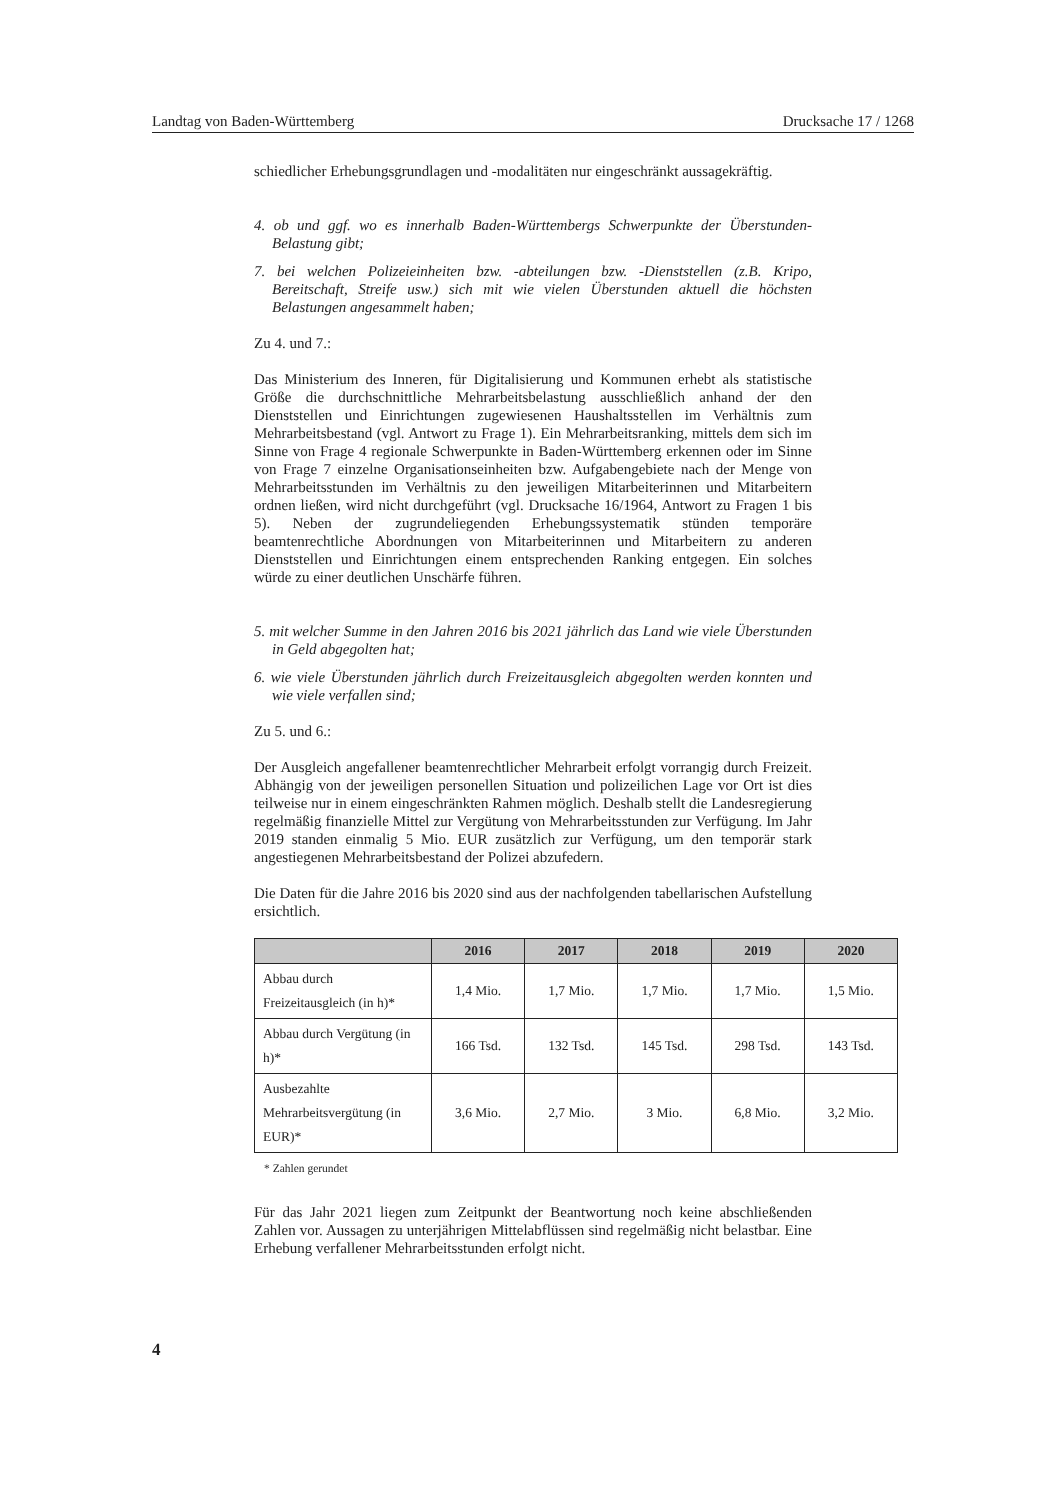Landtag von Baden-Württemberg Drucksache 17 / 1268
schiedlicher Erhebungsgrundlagen und -modalitäten nur eingeschränkt aussagekräftig.
4. ob und ggf. wo es innerhalb Baden-Württembergs Schwerpunkte der Überstunden-Belastung gibt;
7. bei welchen Polizeieinheiten bzw. -abteilungen bzw. -Dienststellen (z.B. Kripo, Bereitschaft, Streife usw.) sich mit wie vielen Überstunden aktuell die höchsten Belastungen angesammelt haben;
Zu 4. und 7.:
Das Ministerium des Inneren, für Digitalisierung und Kommunen erhebt als statistische Größe die durchschnittliche Mehrarbeitsbelastung ausschließlich anhand der den Dienststellen und Einrichtungen zugewiesenen Haushaltsstellen im Verhältnis zum Mehrarbeitsbestand (vgl. Antwort zu Frage 1). Ein Mehrarbeitsranking, mittels dem sich im Sinne von Frage 4 regionale Schwerpunkte in Baden-Württemberg erkennen oder im Sinne von Frage 7 einzelne Organisationseinheiten bzw. Aufgabengebiete nach der Menge von Mehrarbeitsstunden im Verhältnis zu den jeweiligen Mitarbeiterinnen und Mitarbeitern ordnen ließen, wird nicht durchgeführt (vgl. Drucksache 16/1964, Antwort zu Fragen 1 bis 5). Neben der zugrundeliegenden Erhebungssystematik stünden temporäre beamtenrechtliche Abordnungen von Mitarbeiterinnen und Mitarbeitern zu anderen Dienststellen und Einrichtungen einem entsprechenden Ranking entgegen. Ein solches würde zu einer deutlichen Unschärfe führen.
5. mit welcher Summe in den Jahren 2016 bis 2021 jährlich das Land wie viele Überstunden in Geld abgegolten hat;
6. wie viele Überstunden jährlich durch Freizeitausgleich abgegolten werden konnten und wie viele verfallen sind;
Zu 5. und 6.:
Der Ausgleich angefallener beamtenrechtlicher Mehrarbeit erfolgt vorrangig durch Freizeit. Abhängig von der jeweiligen personellen Situation und polizeilichen Lage vor Ort ist dies teilweise nur in einem eingeschränkten Rahmen möglich. Deshalb stellt die Landesregierung regelmäßig finanzielle Mittel zur Vergütung von Mehrarbeitsstunden zur Verfügung. Im Jahr 2019 standen einmalig 5 Mio. EUR zusätzlich zur Verfügung, um den temporär stark angestiegenen Mehrarbeitsbestand der Polizei abzufedern.
Die Daten für die Jahre 2016 bis 2020 sind aus der nachfolgenden tabellarischen Aufstellung ersichtlich.
| | 2016 | 2017 | 2018 | 2019 | 2020 |
| --- | --- | --- | --- | --- | --- |
| Abbau durch Freizeitausgleich (in h)* | 1,4 Mio. | 1,7 Mio. | 1,7 Mio. | 1,7 Mio. | 1,5 Mio. |
| Abbau durch Vergütung (in h)* | 166 Tsd. | 132 Tsd. | 145 Tsd. | 298 Tsd. | 143 Tsd. |
| Ausbezahlte Mehrarbeitsvergütung (in EUR)* | 3,6 Mio. | 2,7 Mio. | 3 Mio. | 6,8 Mio. | 3,2 Mio. |
* Zahlen gerundet
Für das Jahr 2021 liegen zum Zeitpunkt der Beantwortung noch keine abschließenden Zahlen vor. Aussagen zu unterjährigen Mittelabflüssen sind regelmäßig nicht belastbar. Eine Erhebung verfallener Mehrarbeitsstunden erfolgt nicht.
4